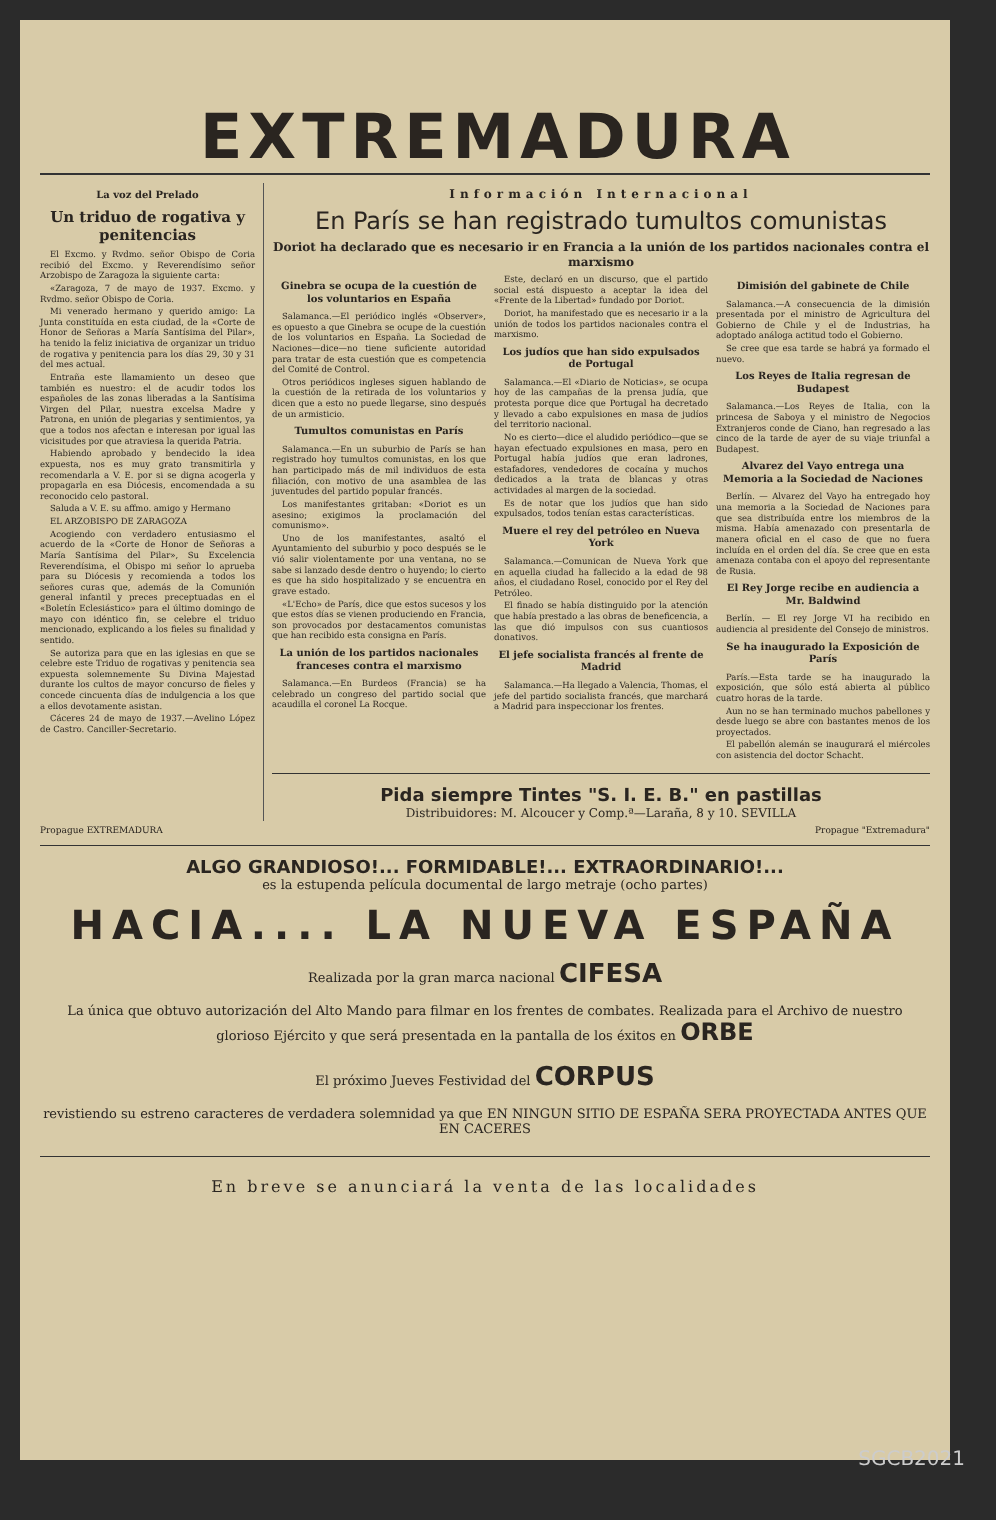EXTREMADURA
La voz del Prelado
Un triduo de rogativa y penitencias
El Excmo. y Rvdmo. señor Obispo de Coria recibió del Excmo. y Reverendísimo señor Arzobispo de Zaragoza la siguiente carta:
«Zaragoza, 7 de mayo de 1937. Excmo. y Rvdmo. señor Obispo de Coria.
Mi venerado hermano y querido amigo: La Junta constituída en esta ciudad, de la «Corte de Honor de Señoras a María Santísima del Pilar», ha tenido la feliz iniciativa de organizar un triduo de rogativa y penitencia para los días 29, 30 y 31 del mes actual.
Entraña este llamamiento un deseo que también es nuestro: el de acudir todos los españoles de las zonas liberadas a la Santísima Virgen del Pilar, nuestra excelsa Madre y Patrona, en unión de plegarias y sentimientos, ya que a todos nos afectan e interesan por igual las vicisitudes por que atraviesa la querida Patria.
Habiendo aprobado y bendecido la idea expuesta, nos es muy grato transmitirla y recomendarla a V. E. por si se digna acogerla y propagarla en esa Diócesis, encomendada a su reconocido celo pastoral.
Saluda a V. E. su affmo. amigo y Hermano
EL ARZOBISPO DE ZARAGOZA
Acogiendo con verdadero entusiasmo el acuerdo de la «Corte de Honor de Señoras a María Santísima del Pilar», Su Excelencia Reverendísima, el Obispo mi señor lo aprueba para su Diócesis y recomienda a todos los señores curas que, además de la Comunión general infantil y preces preceptuadas en el «Boletín Eclesiástico» para el último domingo de mayo con idéntico fin, se celebre el triduo mencionado, explicando a los fieles su finalidad y sentido.
Se autoriza para que en las iglesias en que se celebre este Triduo de rogativas y penitencia sea expuesta solemnemente Su Divina Majestad durante los cultos de mayor concurso de fieles y concede cincuenta días de indulgencia a los que a ellos devotamente asistan.
Cáceres 24 de mayo de 1937.—Avelino López de Castro. Canciller-Secretario.
Información Internacional
En París se han registrado tumultos comunistas
Doriot ha declarado que es necesario ir en Francia a la unión de los partidos nacionales contra el marxismo
Ginebra se ocupa de la cuestión de los voluntarios en España
Salamanca.—El periódico inglés «Observer», es opuesto a que Ginebra se ocupe de la cuestión de los voluntarios en España. La Sociedad de Naciones—dice—no tiene suficiente autoridad para tratar de esta cuestión que es competencia del Comité de Control.
Otros periódicos ingleses siguen hablando de la cuestión de la retirada de los voluntarios y dicen que a esto no puede llegarse, sino después de un armisticio.
Tumultos comunistas en París
Salamanca.—En un suburbio de París se han registrado hoy tumultos comunistas, en los que han participado más de mil individuos de esta filiación, con motivo de una asamblea de las juventudes del partido popular francés.
Los manifestantes gritaban: «Doriot es un asesino; exigimos la proclamación del comunismo».
Uno de los manifestantes, asaltó el Ayuntamiento del suburbio y poco después se le vió salir violentamente por una ventana, no se sabe si lanzado desde dentro o huyendo; lo cierto es que ha sido hospitalizado y se encuentra en grave estado.
«L'Echo» de París, dice que estos sucesos y los que estos días se vienen produciendo en Francia, son provocados por destacamentos comunistas que han recibido esta consigna en París.
La unión de los partidos nacionales franceses contra el marxismo
Salamanca.—En Burdeos (Francia) se ha celebrado un congreso del partido social que acaudilla el coronel La Rocque.
Este, declaró en un discurso, que el partido social está dispuesto a aceptar la idea del «Frente de la Libertad» fundado por Doriot.
Doriot, ha manifestado que es necesario ir a la unión de todos los partidos nacionales contra el marxismo.
Los judíos que han sido expulsados de Portugal
Salamanca.—El «Diario de Noticias», se ocupa hoy de las campañas de la prensa judía, que protesta porque dice que Portugal ha decretado y llevado a cabo expulsiones en masa de judíos del territorio nacional.
No es cierto—dice el aludido periódico—que se hayan efectuado expulsiones en masa, pero en Portugal había judíos que eran ladrones, estafadores, vendedores de cocaína y muchos dedicados a la trata de blancas y otras actividades al margen de la sociedad.
Es de notar que los judíos que han sido expulsados, todos tenían estas características.
Muere el rey del petróleo en Nueva York
Salamanca.—Comunican de Nueva York que en aquella ciudad ha fallecido a la edad de 98 años, el ciudadano Rosel, conocido por el Rey del Petróleo.
El finado se había distinguido por la atención que había prestado a las obras de beneficencia, a las que dió impulsos con sus cuantiosos donativos.
El jefe socialista francés al frente de Madrid
Salamanca.—Ha llegado a Valencia, Thomas, el jefe del partido socialista francés, que marchará a Madrid para inspeccionar los frentes.
Dimisión del gabinete de Chile
Salamanca.—A consecuencia de la dimisión presentada por el ministro de Agricultura del Gobierno de Chile y el de Industrias, ha adoptado análoga actitud todo el Gobierno.
Se cree que esa tarde se habrá ya formado el nuevo.
Los Reyes de Italia regresan de Budapest
Salamanca.—Los Reyes de Italia, con la princesa de Saboya y el ministro de Negocios Extranjeros conde de Ciano, han regresado a las cinco de la tarde de ayer de su viaje triunfal a Budapest.
Alvarez del Vayo entrega una Memoria a la Sociedad de Naciones
Berlín. — Alvarez del Vayo ha entregado hoy una memoria a la Sociedad de Naciones para que sea distribuída entre los miembros de la misma. Había amenazado con presentarla de manera oficial en el caso de que no fuera incluída en el orden del día. Se cree que en esta amenaza contaba con el apoyo del representante de Rusia.
El Rey Jorge recibe en audiencia a Mr. Baldwind
Berlín. — El rey Jorge VI ha recibido en audiencia al presidente del Consejo de ministros.
Se ha inaugurado la Exposición de París
París.—Esta tarde se ha inaugurado la exposición, que sólo está abierta al público cuatro horas de la tarde.
Aun no se han terminado muchos pabellones y desde luego se abre con bastantes menos de los proyectados.
El pabellón alemán se inaugurará el miércoles con asistencia del doctor Schacht.
Pida siempre Tintes "S. I. E. B." en pastillas
Distribuidores: M. Alcoucer y Comp.ª—Laraña, 8 y 10. SEVILLA
Propague EXTREMADURA Propague "Extremadura"
ALGO GRANDIOSO!... FORMIDABLE!... EXTRAORDINARIO!...
es la estupenda película documental de largo metraje (ocho partes)
HACIA.... LA NUEVA ESPAÑA
Realizada por la gran marca nacional CIFESA
La única que obtuvo autorización del Alto Mando para filmar en los frentes de combates. Realizada para el Archivo de nuestro glorioso Ejército y que será presentada en la pantalla de los éxitos en ORBE
El próximo Jueves Festividad del CORPUS
revistiendo su estreno caracteres de verdadera solemnidad ya que EN NINGUN SITIO DE ESPAÑA SERA PROYECTADA ANTES QUE EN CACERES
En breve se anunciará la venta de las localidades
SGCB2021